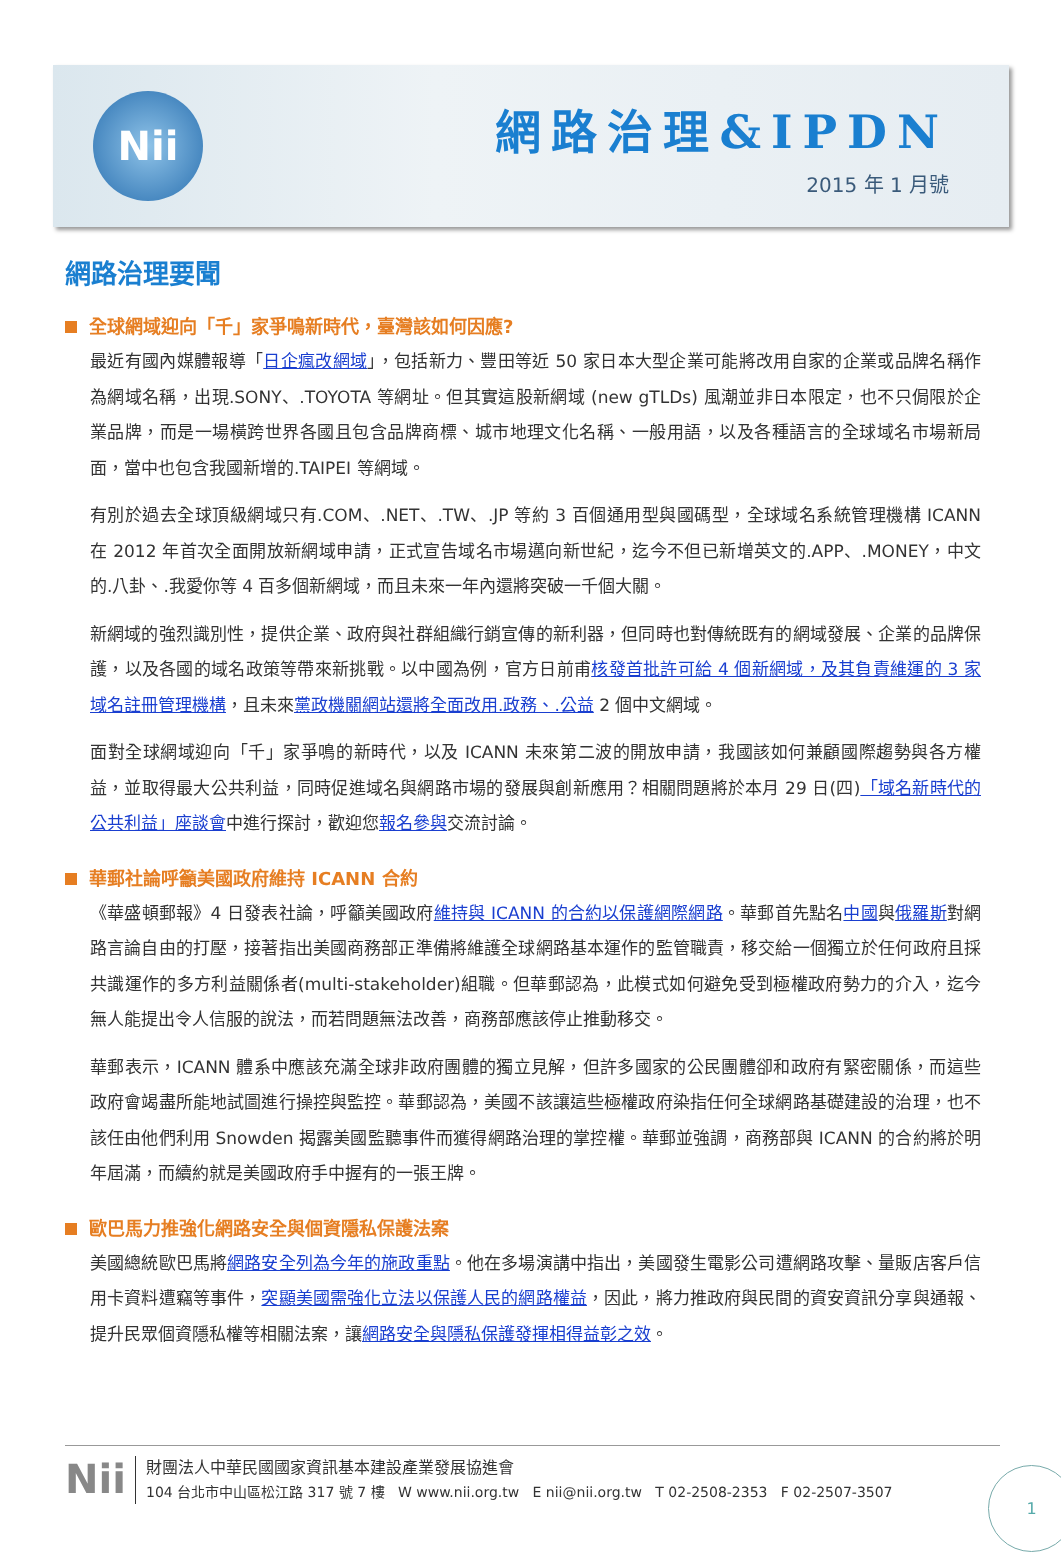Nii
網路治理&IPDN
2015 年 1 月號
網路治理要聞
全球網域迎向「千」家爭鳴新時代，臺灣該如何因應?
最近有國內媒體報導「日企瘋改網域」，包括新力、豐田等近 50 家日本大型企業可能將改用自家的企業或品牌名稱作為網域名稱，出現.SONY、.TOYOTA 等網址。但其實這股新網域 (new gTLDs) 風潮並非日本限定，也不只侷限於企業品牌，而是一場橫跨世界各國且包含品牌商標、城市地理文化名稱、一般用語，以及各種語言的全球域名市場新局面，當中也包含我國新增的.TAIPEI 等網域。
有別於過去全球頂級網域只有.COM、.NET、.TW、.JP 等約 3 百個通用型與國碼型，全球域名系統管理機構 ICANN 在 2012 年首次全面開放新網域申請，正式宣告域名市場邁向新世紀，迄今不但已新增英文的.APP、.MONEY，中文的.八卦、.我愛你等 4 百多個新網域，而且未來一年內還將突破一千個大關。
新網域的強烈識別性，提供企業、政府與社群組織行銷宣傳的新利器，但同時也對傳統既有的網域發展、企業的品牌保護，以及各國的域名政策等帶來新挑戰。以中國為例，官方日前甫核發首批許可給 4 個新網域，及其負責維運的 3 家域名註冊管理機構，且未來黨政機關網站還將全面改用.政務、.公益 2 個中文網域。
面對全球網域迎向「千」家爭鳴的新時代，以及 ICANN 未來第二波的開放申請，我國該如何兼顧國際趨勢與各方權益，並取得最大公共利益，同時促進域名與網路市場的發展與創新應用？相關問題將於本月 29 日(四)「域名新時代的公共利益」座談會中進行探討，歡迎您報名參與交流討論。
華郵社論呼籲美國政府維持 ICANN 合約
《華盛頓郵報》4 日發表社論，呼籲美國政府維持與 ICANN 的合約以保護網際網路。華郵首先點名中國與俄羅斯對網路言論自由的打壓，接著指出美國商務部正準備將維護全球網路基本運作的監管職責，移交給一個獨立於任何政府且採共識運作的多方利益關係者(multi-stakeholder)組職。但華郵認為，此模式如何避免受到極權政府勢力的介入，迄今無人能提出令人信服的說法，而若問題無法改善，商務部應該停止推動移交。
華郵表示，ICANN 體系中應該充滿全球非政府團體的獨立見解，但許多國家的公民團體卻和政府有緊密關係，而這些政府會竭盡所能地試圖進行操控與監控。華郵認為，美國不該讓這些極權政府染指任何全球網路基礎建設的治理，也不該任由他們利用 Snowden 揭露美國監聽事件而獲得網路治理的掌控權。華郵並強調，商務部與 ICANN 的合約將於明年屆滿，而續約就是美國政府手中握有的一張王牌。
歐巴馬力推強化網路安全與個資隱私保護法案
美國總統歐巴馬將網路安全列為今年的施政重點。他在多場演講中指出，美國發生電影公司遭網路攻擊、量販店客戶信用卡資料遭竊等事件，突顯美國需強化立法以保護人民的網路權益，因此，將力推政府與民間的資安資訊分享與通報、提升民眾個資隱私權等相關法案，讓網路安全與隱私保護發揮相得益彰之效。
Nii
財團法人中華民國國家資訊基本建設產業發展協進會
104 台北市中山區松江路 317 號 7 樓 W www.nii.org.tw E nii@nii.org.tw T 02-2508-2353 F 02-2507-3507
1